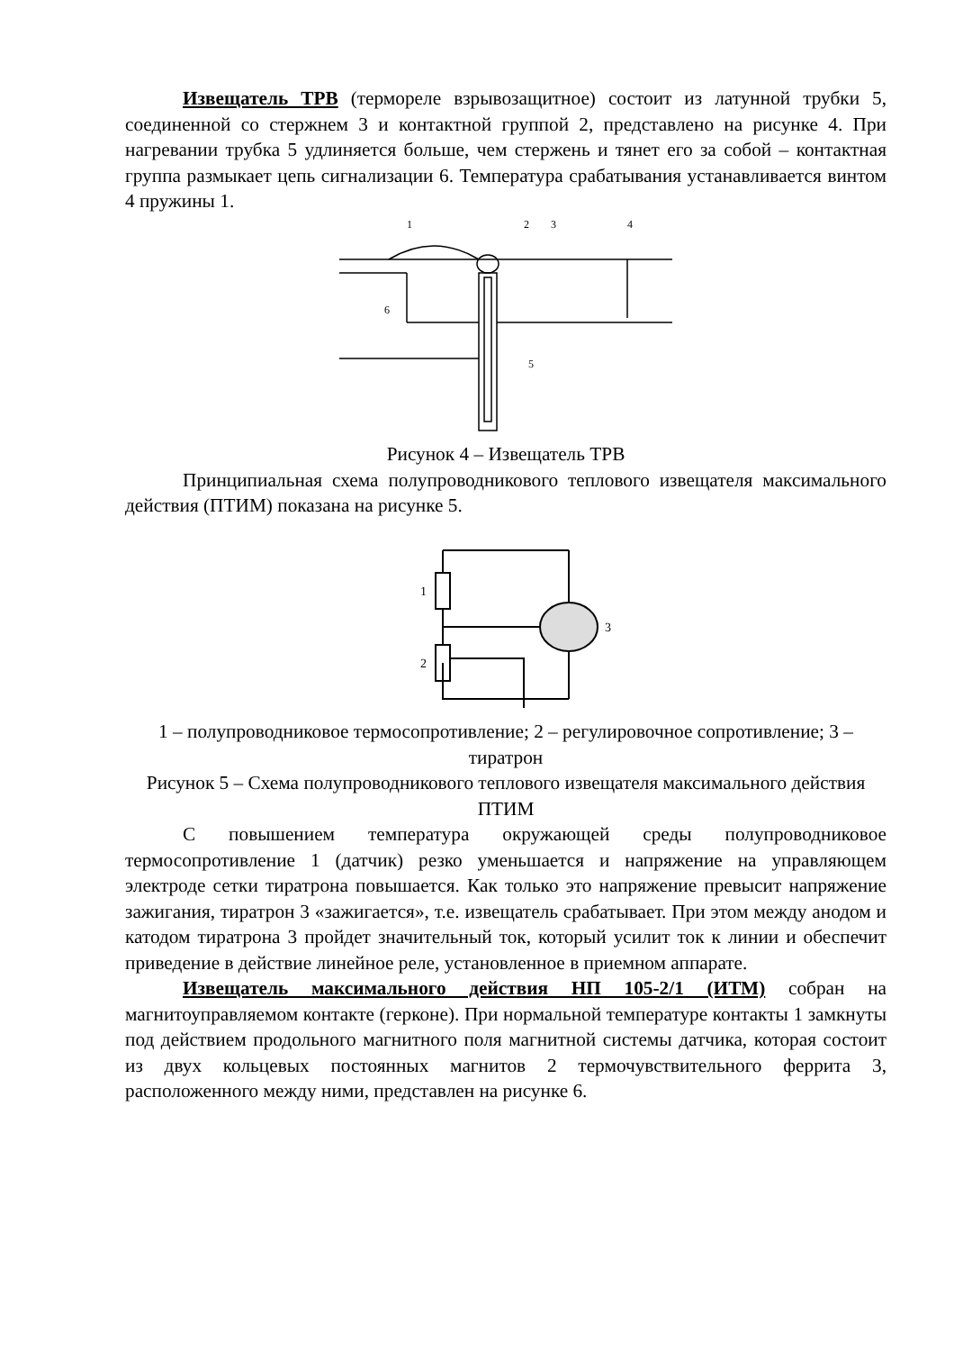Извещатель ТРВ (термореле взрывозащитное) состоит из латунной трубки 5, соединенной со стержнем 3 и контактной группой 2, представлено на рисунке 4. При нагревании трубка 5 удлиняется больше, чем стержень и тянет его за собой – контактная группа размыкает цепь сигнализации 6. Температура срабатывания устанавливается винтом 4 пружины 1.
1
2
3
4
5
6
Рисунок 4 – Извещатель ТРВ
Принципиальная схема полупроводникового теплового извещателя максимального действия (ПТИМ) показана на рисунке 5.
1
2
3
1 – полупроводниковое термосопротивление; 2 – регулировочное сопротивление; 3 – тиратрон
Рисунок 5 – Схема полупроводникового теплового извещателя максимального действия ПТИМ
С повышением температура окружающей среды полупроводниковое термосопротивление 1 (датчик) резко уменьшается и напряжение на управляющем электроде сетки тиратрона повышается. Как только это напряжение превысит напряжение зажигания, тиратрон 3 «зажигается», т.е. извещатель срабатывает. При этом между анодом и катодом тиратрона 3 пройдет значительный ток, который усилит ток к линии и обеспечит приведение в действие линейное реле, установленное в приемном аппарате.
Извещатель максимального действия НП 105-2/1 (ИТМ) собран на магнитоуправляемом контакте (герконе). При нормальной температуре контакты 1 замкнуты под действием продольного магнитного поля магнитной системы датчика, которая состоит из двух кольцевых постоянных магнитов 2 термочувствительного феррита 3, расположенного между ними, представлен на рисунке 6.